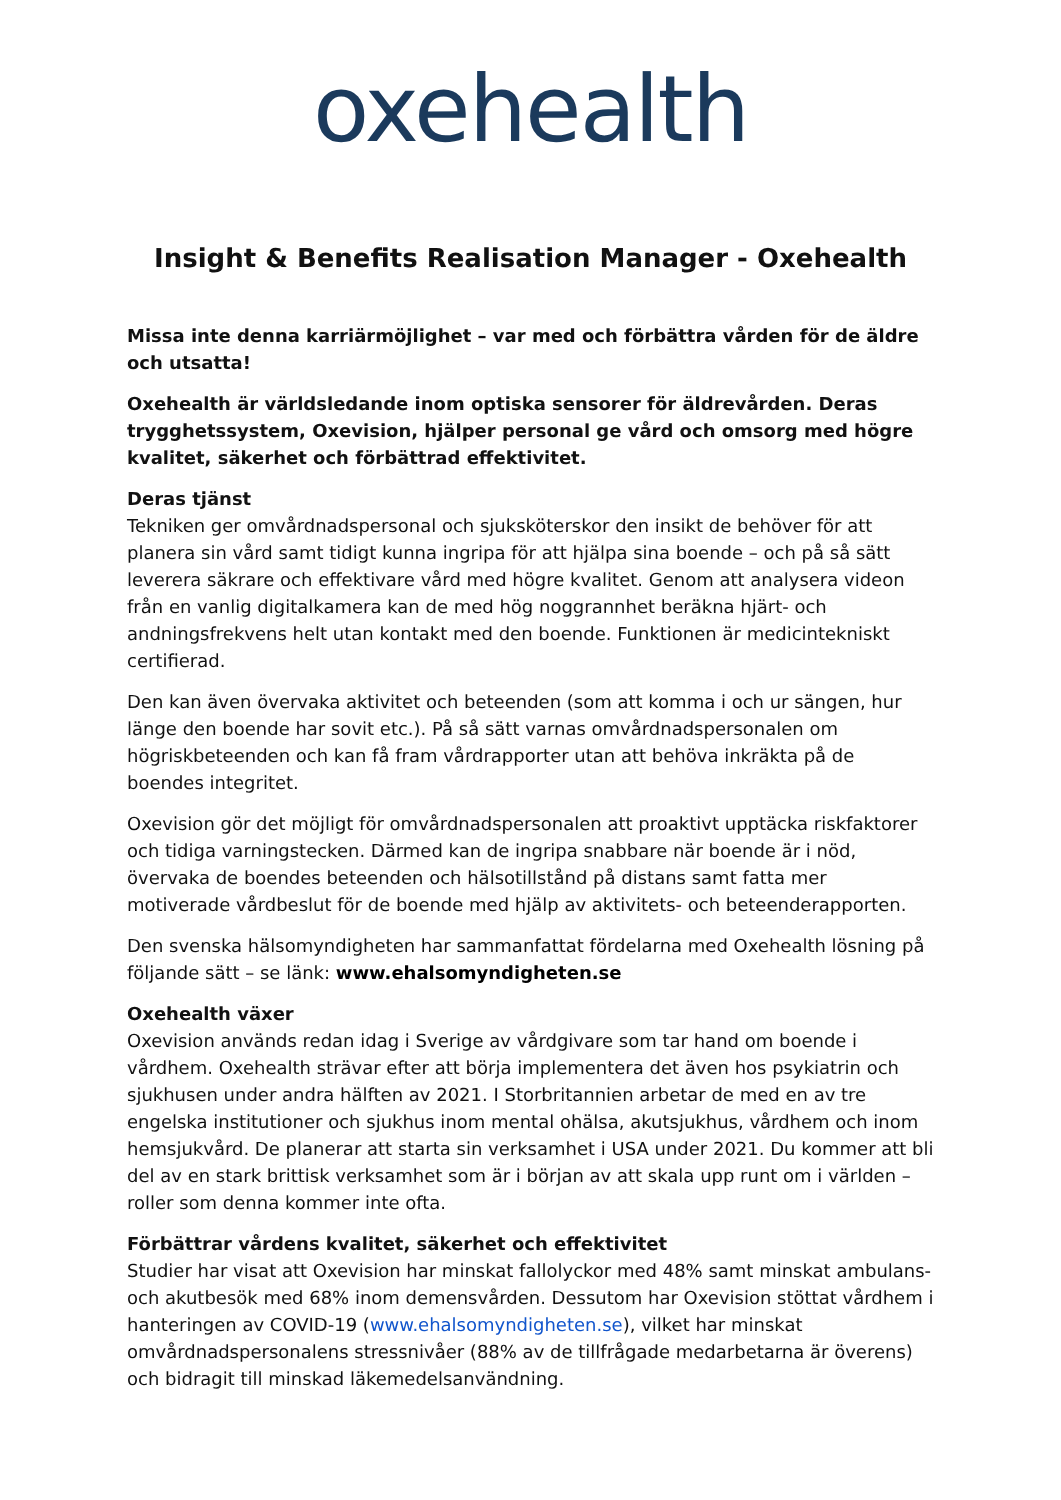oxehealth
Insight & Benefits Realisation Manager - Oxehealth
Missa inte denna karriärmöjlighet – var med och förbättra vården för de äldre och utsatta!
Oxehealth är världsledande inom optiska sensorer för äldrevården. Deras trygghetssystem, Oxevision, hjälper personal ge vård och omsorg med högre kvalitet, säkerhet och förbättrad effektivitet.
Deras tjänst
Tekniken ger omvårdnadspersonal och sjuksköterskor den insikt de behöver för att planera sin vård samt tidigt kunna ingripa för att hjälpa sina boende – och på så sätt leverera säkrare och effektivare vård med högre kvalitet. Genom att analysera videon från en vanlig digitalkamera kan de med hög noggrannhet beräkna hjärt- och andningsfrekvens helt utan kontakt med den boende. Funktionen är medicintekniskt certifierad.
Den kan även övervaka aktivitet och beteenden (som att komma i och ur sängen, hur länge den boende har sovit etc.). På så sätt varnas omvårdnadspersonalen om högriskbeteenden och kan få fram vårdrapporter utan att behöva inkräkta på de boendes integritet.
Oxevision gör det möjligt för omvårdnadspersonalen att proaktivt upptäcka riskfaktorer och tidiga varningstecken. Därmed kan de ingripa snabbare när boende är i nöd, övervaka de boendes beteenden och hälsotillstånd på distans samt fatta mer motiverade vårdbeslut för de boende med hjälp av aktivitets- och beteenderapporten.
Den svenska hälsomyndigheten har sammanfattat fördelarna med Oxehealth lösning på följande sätt – se länk: www.ehalsomyndigheten.se
Oxehealth växer
Oxevision används redan idag i Sverige av vårdgivare som tar hand om boende i vårdhem. Oxehealth strävar efter att börja implementera det även hos psykiatrin och sjukhusen under andra hälften av 2021. I Storbritannien arbetar de med en av tre engelska institutioner och sjukhus inom mental ohälsa, akutsjukhus, vårdhem och inom hemsjukvård. De planerar att starta sin verksamhet i USA under 2021. Du kommer att bli del av en stark brittisk verksamhet som är i början av att skala upp runt om i världen – roller som denna kommer inte ofta.
Förbättrar vårdens kvalitet, säkerhet och effektivitet
Studier har visat att Oxevision har minskat fallolyckor med 48% samt minskat ambulans- och akutbesök med 68% inom demensvården. Dessutom har Oxevision stöttat vårdhem i hanteringen av COVID-19 (www.ehalsomyndigheten.se), vilket har minskat omvårdnadspersonalens stressnivåer (88% av de tillfrågade medarbetarna är överens) och bidragit till minskad läkemedelsanvändning.